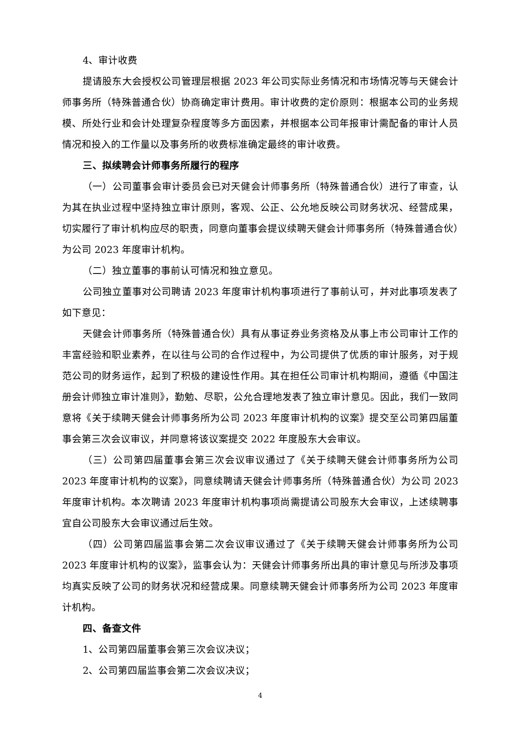4、审计收费
提请股东大会授权公司管理层根据 2023 年公司实际业务情况和市场情况等与天健会计师事务所（特殊普通合伙）协商确定审计费用。审计收费的定价原则：根据本公司的业务规模、所处行业和会计处理复杂程度等多方面因素，并根据本公司年报审计需配备的审计人员情况和投入的工作量以及事务所的收费标准确定最终的审计收费。
三、拟续聘会计师事务所履行的程序
（一）公司董事会审计委员会已对天健会计师事务所（特殊普通合伙）进行了审查，认为其在执业过程中坚持独立审计原则，客观、公正、公允地反映公司财务状况、经营成果，切实履行了审计机构应尽的职责，同意向董事会提议续聘天健会计师事务所（特殊普通合伙）为公司 2023 年度审计机构。
（二）独立董事的事前认可情况和独立意见。
公司独立董事对公司聘请 2023 年度审计机构事项进行了事前认可，并对此事项发表了如下意见：
天健会计师事务所（特殊普通合伙）具有从事证券业务资格及从事上市公司审计工作的丰富经验和职业素养，在以往与公司的合作过程中，为公司提供了优质的审计服务，对于规范公司的财务运作，起到了积极的建设性作用。其在担任公司审计机构期间，遵循《中国注册会计师独立审计准则》，勤勉、尽职，公允合理地发表了独立审计意见。因此，我们一致同意将《关于续聘天健会计师事务所为公司 2023 年度审计机构的议案》提交至公司第四届董事会第三次会议审议，并同意将该议案提交 2022 年度股东大会审议。
（三）公司第四届董事会第三次会议审议通过了《关于续聘天健会计师事务所为公司 2023 年度审计机构的议案》，同意续聘请天健会计师事务所（特殊普通合伙）为公司 2023 年度审计机构。本次聘请 2023 年度审计机构事项尚需提请公司股东大会审议，上述续聘事宜自公司股东大会审议通过后生效。
（四）公司第四届监事会第二次会议审议通过了《关于续聘天健会计师事务所为公司 2023 年度审计机构的议案》，监事会认为：天健会计师事务所出具的审计意见与所涉及事项均真实反映了公司的财务状况和经营成果。同意续聘天健会计师事务所为公司 2023 年度审计机构。
四、备查文件
1、公司第四届董事会第三次会议决议；
2、公司第四届监事会第二次会议决议；
4